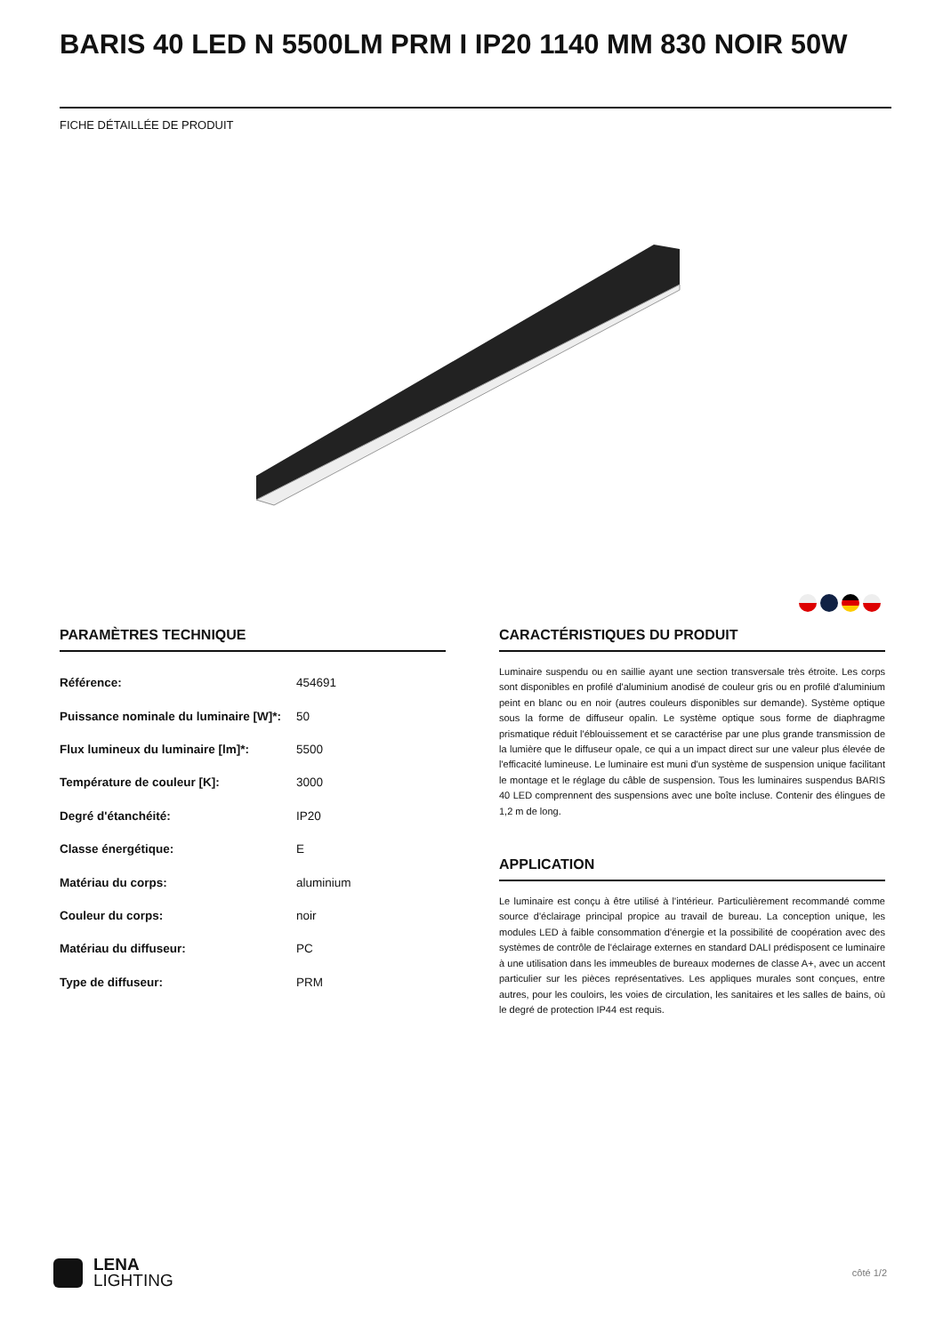BARIS 40 LED N 5500LM PRM I IP20 1140 MM 830 NOIR 50W
FICHE DÉTAILLÉE DE PRODUIT
PARAMÈTRES TECHNIQUE
| Référence: | 454691 |
| Puissance nominale du luminaire [W]*: | 50 |
| Flux lumineux du luminaire [lm]*: | 5500 |
| Température de couleur [K]: | 3000 |
| Degré d'étanchéité: | IP20 |
| Classe énergétique: | E |
| Matériau du corps: | aluminium |
| Couleur du corps: | noir |
| Matériau du diffuseur: | PC |
| Type de diffuseur: | PRM |
CARACTÉRISTIQUES DU PRODUIT
Luminaire suspendu ou en saillie ayant une section transversale très étroite. Les corps sont disponibles en profilé d'aluminium anodisé de couleur gris ou en profilé d'aluminium peint en blanc ou en noir (autres couleurs disponibles sur demande). Système optique sous la forme de diffuseur opalin. Le système optique sous forme de diaphragme prismatique réduit l'éblouissement et se caractérise par une plus grande transmission de la lumière que le diffuseur opale, ce qui a un impact direct sur une valeur plus élevée de l'efficacité lumineuse. Le luminaire est muni d'un système de suspension unique facilitant le montage et le réglage du câble de suspension. Tous les luminaires suspendus BARIS 40 LED comprennent des suspensions avec une boîte incluse. Contenir des élingues de 1,2 m de long.
APPLICATION
Le luminaire est conçu à être utilisé à l'intérieur. Particulièrement recommandé comme source d'éclairage principal propice au travail de bureau. La conception unique, les modules LED à faible consommation d'énergie et la possibilité de coopération avec des systèmes de contrôle de l'éclairage externes en standard DALI prédisposent ce luminaire à une utilisation dans les immeubles de bureaux modernes de classe A+, avec un accent particulier sur les pièces représentatives. Les appliques murales sont conçues, entre autres, pour les couloirs, les voies de circulation, les sanitaires et les salles de bains, où le degré de protection IP44 est requis.
LENA
LIGHTING
côté 1/2